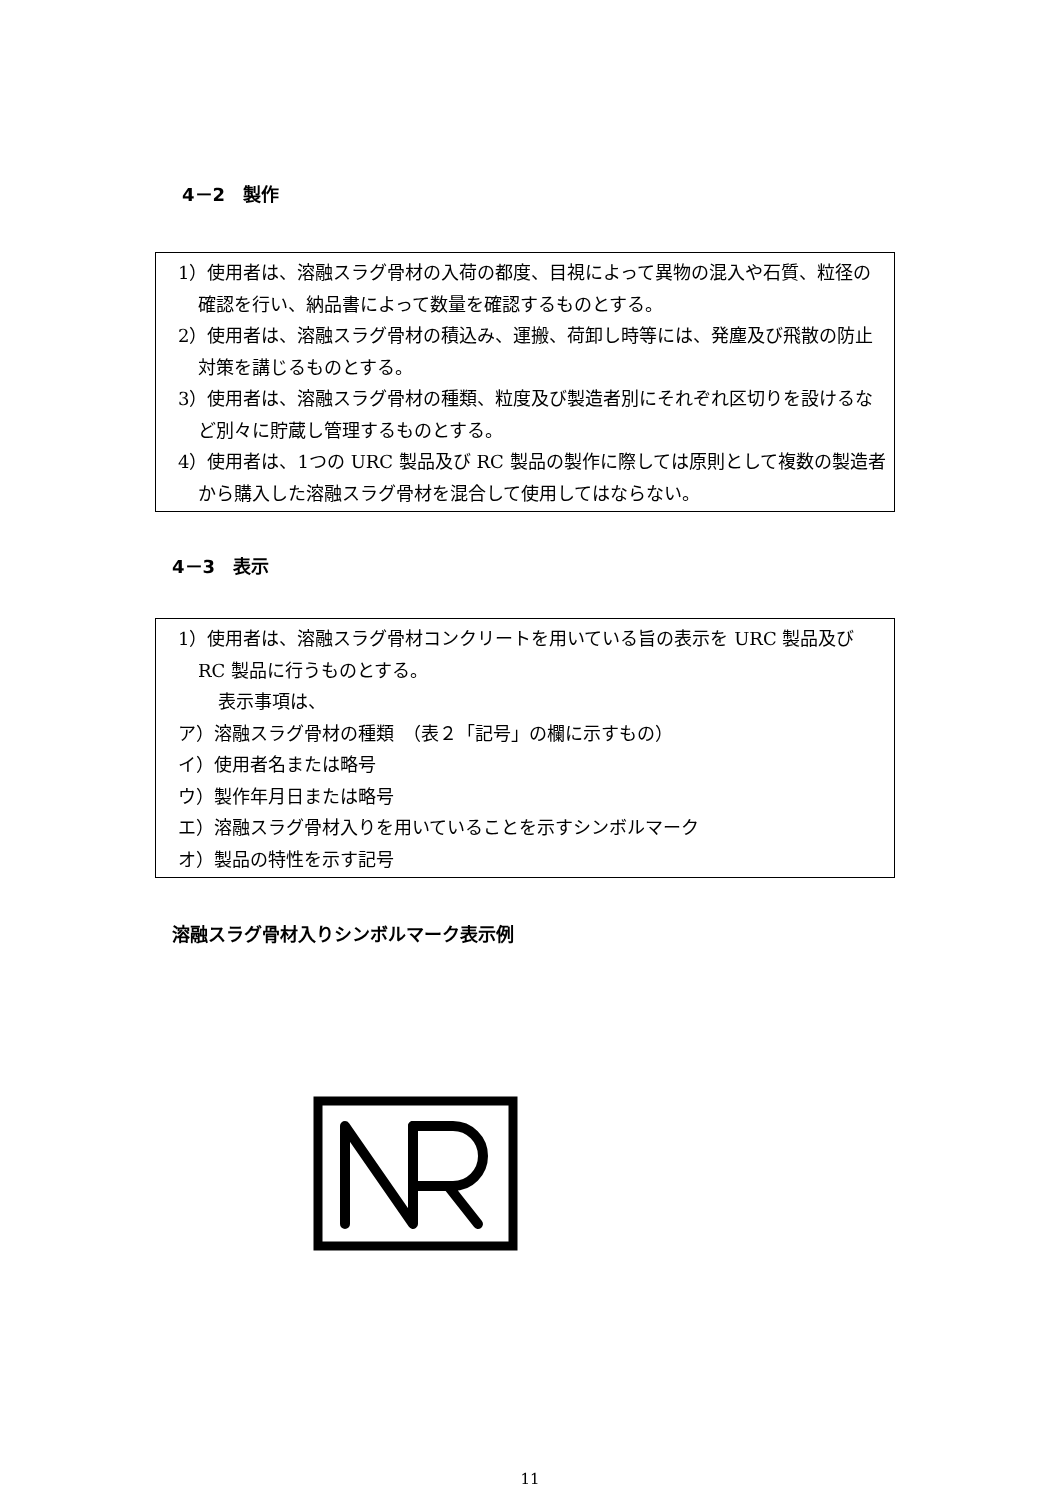4－2　製作
1）使用者は、溶融スラグ骨材の入荷の都度、目視によって異物の混入や石質、粒径の確認を行い、納品書によって数量を確認するものとする。
2）使用者は、溶融スラグ骨材の積込み、運搬、荷卸し時等には、発塵及び飛散の防止対策を講じるものとする。
3）使用者は、溶融スラグ骨材の種類、粒度及び製造者別にそれぞれ区切りを設けるなど別々に貯蔵し管理するものとする。
4）使用者は、1つの URC 製品及び RC 製品の製作に際しては原則として複数の製造者から購入した溶融スラグ骨材を混合して使用してはならない。
4－3　表示
1）使用者は、溶融スラグ骨材コンクリートを用いている旨の表示を URC 製品及び RC 製品に行うものとする。
表示事項は、
ア）溶融スラグ骨材の種類　（表２「記号」の欄に示すもの）
イ）使用者名または略号
ウ）製作年月日または略号
エ）溶融スラグ骨材入りを用いていることを示すシンボルマーク
オ）製品の特性を示す記号
溶融スラグ骨材入りシンボルマーク表示例
11